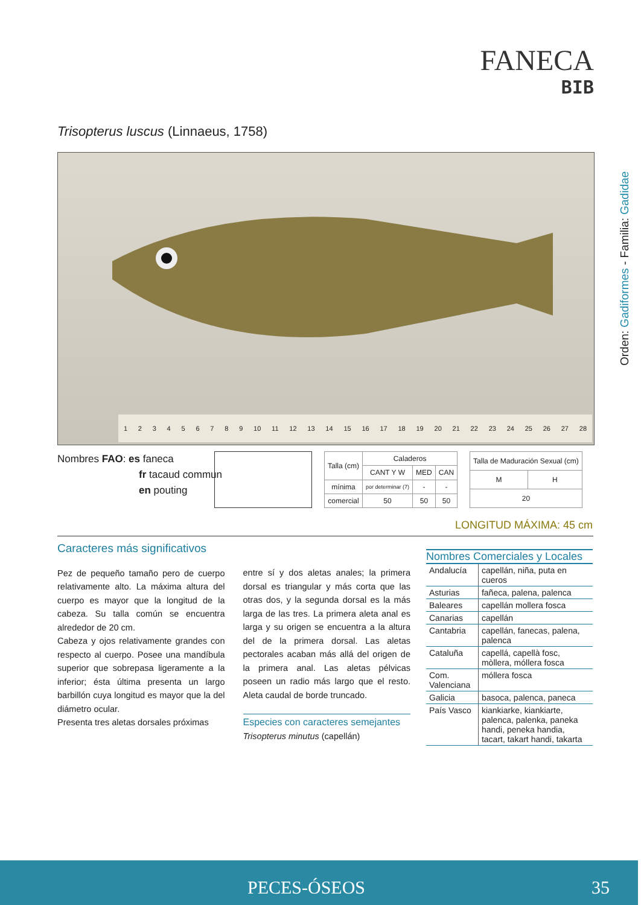FANECA
BIB
Trisopterus luscus (Linnaeus, 1758)
Orden: Gadiformes - Familia: Gadidae
123456789 10 11 12 13 14 15 16 17 18 19 20 21 22 23 24 25 26 27 28
Nombres FAO: es faneca
fr tacaud commun
en pouting
| Talla (cm) | Caladeros | | |
| --- | --- | --- | --- |
| | CANT Y W | MED | CAN |
| mínima | por determinar (7) | - | - |
| comercial | 50 | 50 | 50 |
| Talla de Maduración Sexual (cm) | |
| --- | --- |
| M | H |
| 20 | |
LONGITUD MÁXIMA: 45 cm
Caracteres más significativos
Pez de pequeño tamaño pero de cuerpo relativamente alto. La máxima altura del cuerpo es mayor que la longitud de la cabeza. Su talla común se encuentra alrededor de 20 cm.
Cabeza y ojos relativamente grandes con respecto al cuerpo. Posee una mandíbula superior que sobrepasa ligeramente a la inferior; ésta última presenta un largo barbillón cuya longitud es mayor que la del diámetro ocular.
Presenta tres aletas dorsales próximas
entre sí y dos aletas anales; la primera dorsal es triangular y más corta que las otras dos, y la segunda dorsal es la más larga de las tres. La primera aleta anal es larga y su origen se encuentra a la altura del de la primera dorsal. Las aletas pectorales acaban más allá del origen de la primera anal. Las aletas pélvicas poseen un radio más largo que el resto. Aleta caudal de borde truncado.
Especies con caracteres semejantes
Trisopterus minutus (capellán)
Nombres Comerciales y Locales
| Andalucía | capellán, niña, puta en cueros |
| Asturias | fañeca, palena, palenca |
| Baleares | capellán mollera fosca |
| Canarias | capellán |
| Cantabria | capellán, fanecas, palena, palenca |
| Cataluña | capellá, capellà fosc, mòllera, móllera fosca |
| Com. Valenciana | móllera fosca |
| Galicia | basoca, palenca, paneca |
| País Vasco | kiankiarke, kiankiarte, palenca, palenka, paneka handi, peneka handia, tacart, takart handi, takarta |
PECES-ÓSEOS 35